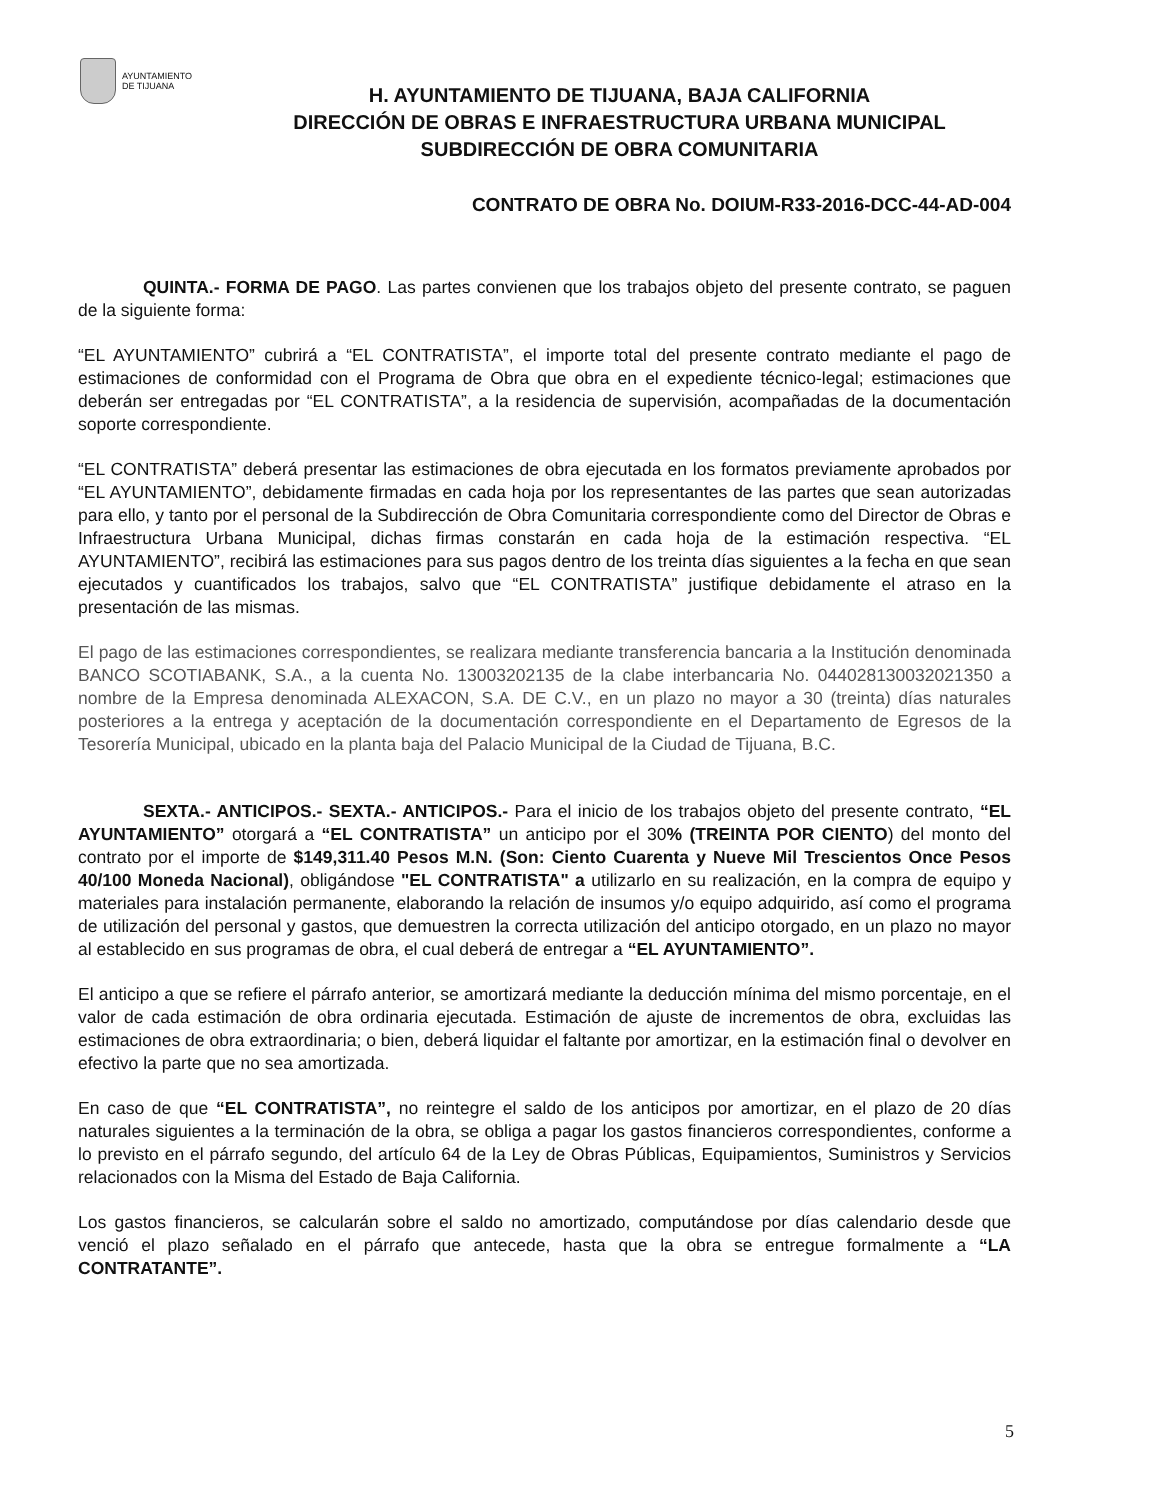AYUNTAMIENTO
DE TIJUANA
H. AYUNTAMIENTO DE TIJUANA, BAJA CALIFORNIA
DIRECCIÓN DE OBRAS E INFRAESTRUCTURA URBANA MUNICIPAL
SUBDIRECCIÓN DE OBRA COMUNITARIA
CONTRATO DE OBRA No. DOIUM-R33-2016-DCC-44-AD-004
QUINTA.- FORMA DE PAGO. Las partes convienen que los trabajos objeto del presente contrato, se paguen de la siguiente forma:
“EL AYUNTAMIENTO” cubrirá a “EL CONTRATISTA”, el importe total del presente contrato mediante el pago de estimaciones de conformidad con el Programa de Obra que obra en el expediente técnico-legal; estimaciones que deberán ser entregadas por “EL CONTRATISTA”, a la residencia de supervisión, acompañadas de la documentación soporte correspondiente.
“EL CONTRATISTA” deberá presentar las estimaciones de obra ejecutada en los formatos previamente aprobados por “EL AYUNTAMIENTO”, debidamente firmadas en cada hoja por los representantes de las partes que sean autorizadas para ello, y tanto por el personal de la Subdirección de Obra Comunitaria correspondiente como del Director de Obras e Infraestructura Urbana Municipal, dichas firmas constarán en cada hoja de la estimación respectiva. “EL AYUNTAMIENTO”, recibirá las estimaciones para sus pagos dentro de los treinta días siguientes a la fecha en que sean ejecutados y cuantificados los trabajos, salvo que “EL CONTRATISTA” justifique debidamente el atraso en la presentación de las mismas.
El pago de las estimaciones correspondientes, se realizara mediante transferencia bancaria a la Institución denominada BANCO SCOTIABANK, S.A., a la cuenta No. 13003202135 de la clabe interbancaria No. 044028130032021350 a nombre de la Empresa denominada ALEXACON, S.A. DE C.V., en un plazo no mayor a 30 (treinta) días naturales posteriores a la entrega y aceptación de la documentación correspondiente en el Departamento de Egresos de la Tesorería Municipal, ubicado en la planta baja del Palacio Municipal de la Ciudad de Tijuana, B.C.
SEXTA.- ANTICIPOS.- SEXTA.- ANTICIPOS.- Para el inicio de los trabajos objeto del presente contrato, “EL AYUNTAMIENTO” otorgará a “EL CONTRATISTA” un anticipo por el 30% (TREINTA POR CIENTO) del monto del contrato por el importe de $149,311.40 Pesos M.N. (Son: Ciento Cuarenta y Nueve Mil Trescientos Once Pesos 40/100 Moneda Nacional), obligándose "EL CONTRATISTA" a utilizarlo en su realización, en la compra de equipo y materiales para instalación permanente, elaborando la relación de insumos y/o equipo adquirido, así como el programa de utilización del personal y gastos, que demuestren la correcta utilización del anticipo otorgado, en un plazo no mayor al establecido en sus programas de obra, el cual deberá de entregar a “EL AYUNTAMIENTO”.
El anticipo a que se refiere el párrafo anterior, se amortizará mediante la deducción mínima del mismo porcentaje, en el valor de cada estimación de obra ordinaria ejecutada. Estimación de ajuste de incrementos de obra, excluidas las estimaciones de obra extraordinaria; o bien, deberá liquidar el faltante por amortizar, en la estimación final o devolver en efectivo la parte que no sea amortizada.
En caso de que “EL CONTRATISTA”, no reintegre el saldo de los anticipos por amortizar, en el plazo de 20 días naturales siguientes a la terminación de la obra, se obliga a pagar los gastos financieros correspondientes, conforme a lo previsto en el párrafo segundo, del artículo 64 de la Ley de Obras Públicas, Equipamientos, Suministros y Servicios relacionados con la Misma del Estado de Baja California.
Los gastos financieros, se calcularán sobre el saldo no amortizado, computándose por días calendario desde que venció el plazo señalado en el párrafo que antecede, hasta que la obra se entregue formalmente a “LA CONTRATANTE”.
5